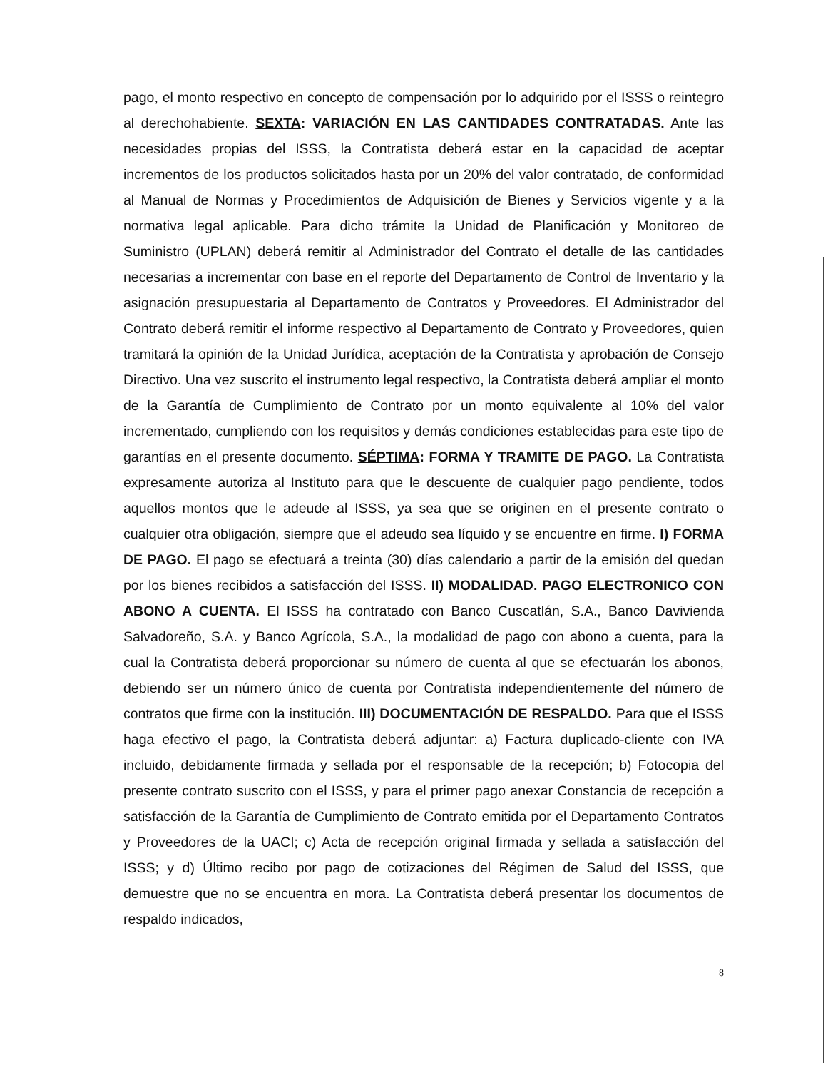pago, el monto respectivo en concepto de compensación por lo adquirido por el ISSS o reintegro al derechohabiente. SEXTA: VARIACIÓN EN LAS CANTIDADES CONTRATADAS. Ante las necesidades propias del ISSS, la Contratista deberá estar en la capacidad de aceptar incrementos de los productos solicitados hasta por un 20% del valor contratado, de conformidad al Manual de Normas y Procedimientos de Adquisición de Bienes y Servicios vigente y a la normativa legal aplicable. Para dicho trámite la Unidad de Planificación y Monitoreo de Suministro (UPLAN) deberá remitir al Administrador del Contrato el detalle de las cantidades necesarias a incrementar con base en el reporte del Departamento de Control de Inventario y la asignación presupuestaria al Departamento de Contratos y Proveedores. El Administrador del Contrato deberá remitir el informe respectivo al Departamento de Contrato y Proveedores, quien tramitará la opinión de la Unidad Jurídica, aceptación de la Contratista y aprobación de Consejo Directivo. Una vez suscrito el instrumento legal respectivo, la Contratista deberá ampliar el monto de la Garantía de Cumplimiento de Contrato por un monto equivalente al 10% del valor incrementado, cumpliendo con los requisitos y demás condiciones establecidas para este tipo de garantías en el presente documento. SÉPTIMA: FORMA Y TRAMITE DE PAGO. La Contratista expresamente autoriza al Instituto para que le descuente de cualquier pago pendiente, todos aquellos montos que le adeude al ISSS, ya sea que se originen en el presente contrato o cualquier otra obligación, siempre que el adeudo sea líquido y se encuentre en firme. I) FORMA DE PAGO. El pago se efectuará a treinta (30) días calendario a partir de la emisión del quedan por los bienes recibidos a satisfacción del ISSS. II) MODALIDAD. PAGO ELECTRONICO CON ABONO A CUENTA. El ISSS ha contratado con Banco Cuscatlán, S.A., Banco Davivienda Salvadoreño, S.A. y Banco Agrícola, S.A., la modalidad de pago con abono a cuenta, para la cual la Contratista deberá proporcionar su número de cuenta al que se efectuarán los abonos, debiendo ser un número único de cuenta por Contratista independientemente del número de contratos que firme con la institución. III) DOCUMENTACIÓN DE RESPALDO. Para que el ISSS haga efectivo el pago, la Contratista deberá adjuntar: a) Factura duplicado-cliente con IVA incluido, debidamente firmada y sellada por el responsable de la recepción; b) Fotocopia del presente contrato suscrito con el ISSS, y para el primer pago anexar Constancia de recepción a satisfacción de la Garantía de Cumplimiento de Contrato emitida por el Departamento Contratos y Proveedores de la UACI; c) Acta de recepción original firmada y sellada a satisfacción del ISSS; y d) Último recibo por pago de cotizaciones del Régimen de Salud del ISSS, que demuestre que no se encuentra en mora. La Contratista deberá presentar los documentos de respaldo indicados,
8